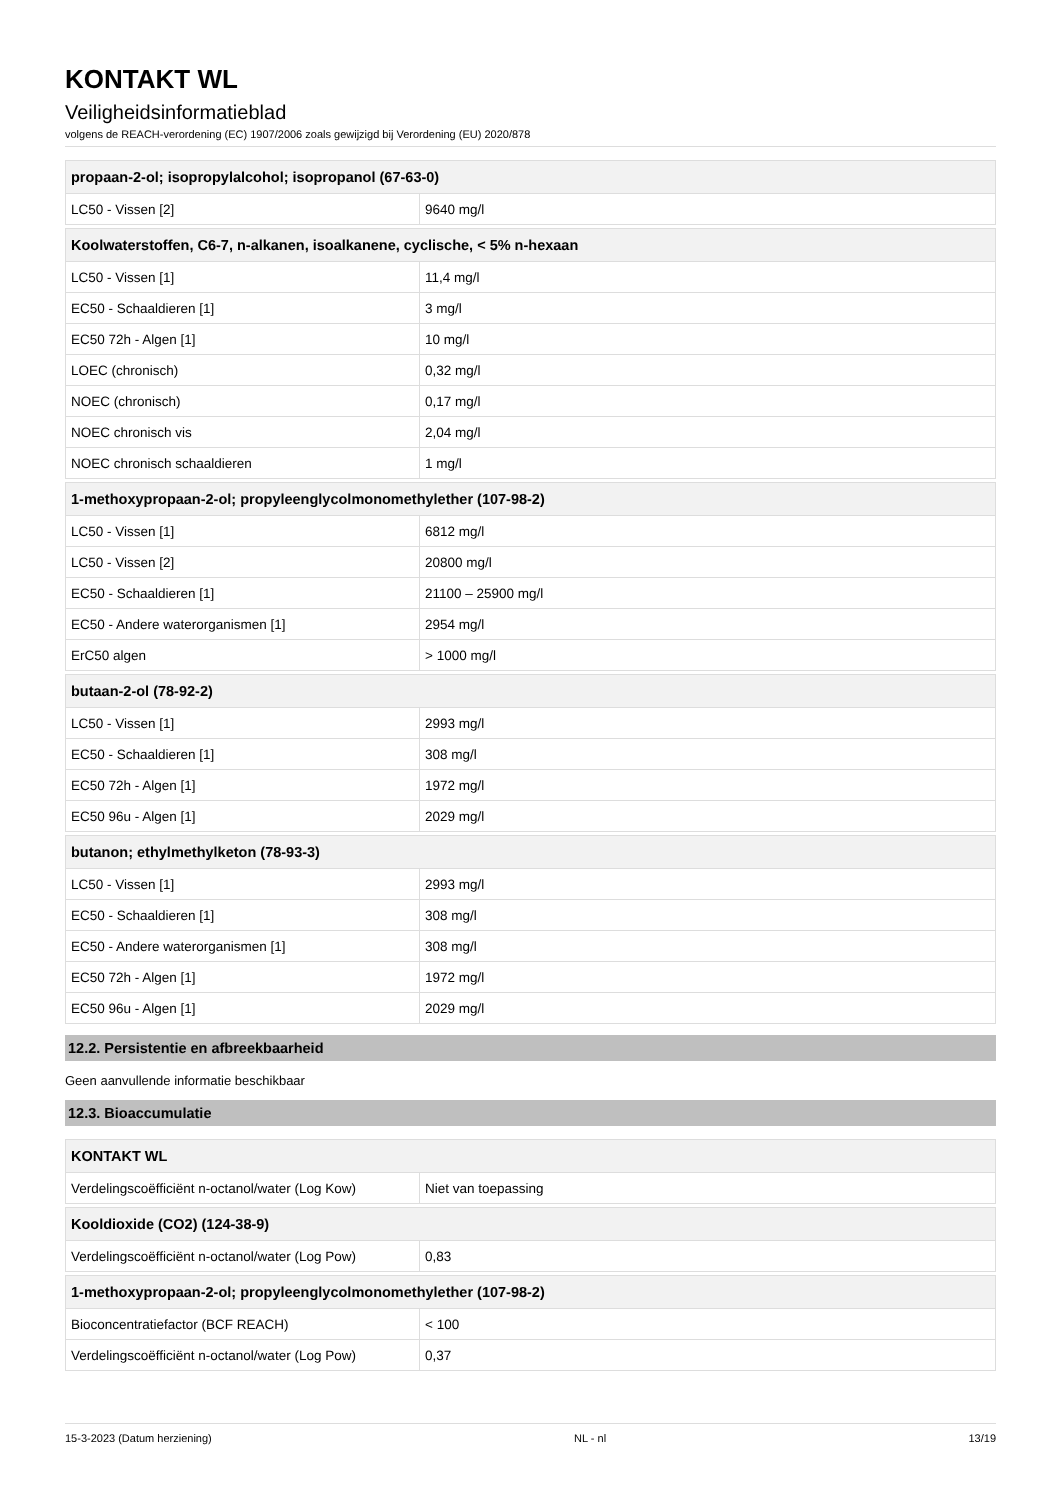KONTAKT WL
Veiligheidsinformatieblad
volgens de REACH-verordening (EC) 1907/2006 zoals gewijzigd bij Verordening (EU) 2020/878
| propaan-2-ol; isopropylalcohol; isopropanol (67-63-0) | |
| --- | --- |
| LC50 - Vissen [2] | 9640 mg/l |
| Koolwaterstoffen, C6-7, n-alkanen, isoalkanene, cyclische, < 5% n-hexaan | |
| --- | --- |
| LC50 - Vissen [1] | 11,4 mg/l |
| EC50 - Schaaldieren [1] | 3 mg/l |
| EC50 72h - Algen [1] | 10 mg/l |
| LOEC (chronisch) | 0,32 mg/l |
| NOEC (chronisch) | 0,17 mg/l |
| NOEC chronisch vis | 2,04 mg/l |
| NOEC chronisch schaaldieren | 1 mg/l |
| 1-methoxypropaan-2-ol; propyleenglycolmonomethylether (107-98-2) | |
| --- | --- |
| LC50 - Vissen [1] | 6812 mg/l |
| LC50 - Vissen [2] | 20800 mg/l |
| EC50 - Schaaldieren [1] | 21100 – 25900 mg/l |
| EC50 - Andere waterorganismen [1] | 2954 mg/l |
| ErC50 algen | > 1000 mg/l |
| butaan-2-ol (78-92-2) | |
| --- | --- |
| LC50 - Vissen [1] | 2993 mg/l |
| EC50 - Schaaldieren [1] | 308 mg/l |
| EC50 72h - Algen [1] | 1972 mg/l |
| EC50 96u - Algen [1] | 2029 mg/l |
| butanon; ethylmethylketon (78-93-3) | |
| --- | --- |
| LC50 - Vissen [1] | 2993 mg/l |
| EC50 - Schaaldieren [1] | 308 mg/l |
| EC50 - Andere waterorganismen [1] | 308 mg/l |
| EC50 72h - Algen [1] | 1972 mg/l |
| EC50 96u - Algen [1] | 2029 mg/l |
12.2. Persistentie en afbreekbaarheid
Geen aanvullende informatie beschikbaar
12.3. Bioaccumulatie
| KONTAKT WL | |
| --- | --- |
| Verdelingscoëfficiënt n-octanol/water (Log Kow) | Niet van toepassing |
| Kooldioxide (CO2) (124-38-9) | |
| --- | --- |
| Verdelingscoëfficiënt n-octanol/water (Log Pow) | 0,83 |
| 1-methoxypropaan-2-ol; propyleenglycolmonomethylether (107-98-2) | |
| --- | --- |
| Bioconcentratiefactor (BCF REACH) | < 100 |
| Verdelingscoëfficiënt n-octanol/water (Log Pow) | 0,37 |
15-3-2023 (Datum herziening) NL - nl 13/19